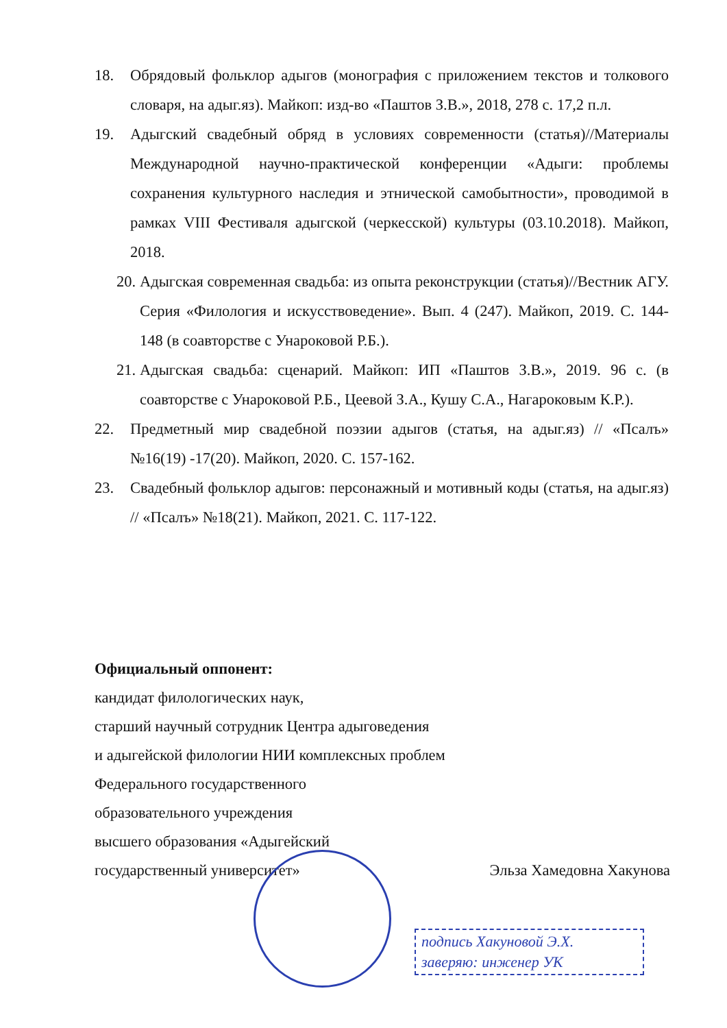18. Обрядовый фольклор адыгов (монография с приложением текстов и толкового словаря, на адыг.яз). Майкоп: изд-во «Паштов З.В.», 2018, 278 с. 17,2 п.л.
19. Адыгский свадебный обряд в условиях современности (статья)//Материалы Международной научно-практической конференции «Адыги: проблемы сохранения культурного наследия и этнической самобытности», проводимой в рамках VIII Фестиваля адыгской (черкесской) культуры (03.10.2018). Майкоп, 2018.
20. Адыгская современная свадьба: из опыта реконструкции (статья)//Вестник АГУ. Серия «Филология и искусствоведение». Вып. 4 (247). Майкоп, 2019. С. 144-148 (в соавторстве с Унароковой Р.Б.).
21. Адыгская свадьба: сценарий. Майкоп: ИП «Паштов З.В.», 2019. 96 с. (в соавторстве с Унароковой Р.Б., Цеевой З.А., Кушу С.А., Нагароковым К.Р.).
22. Предметный мир свадебной поэзии адыгов (статья, на адыг.яз) // «Псалъ» №16(19) -17(20). Майкоп, 2020. С. 157-162.
23. Свадебный фольклор адыгов: персонажный и мотивный коды (статья, на адыг.яз) // «Псалъ» №18(21). Майкоп, 2021. С. 117-122.
Официальный оппонент:
кандидат филологических наук,
старший научный сотрудник Центра адыговедения
и адыгейской филологии НИИ комплексных проблем
Федерального государственного
образовательного учреждения
высшего образования «Адыгейский
государственный университет» Эльза Хамедовна Хакунова
подпись Хакуновой Э.Х.
заверяю: инженер УК